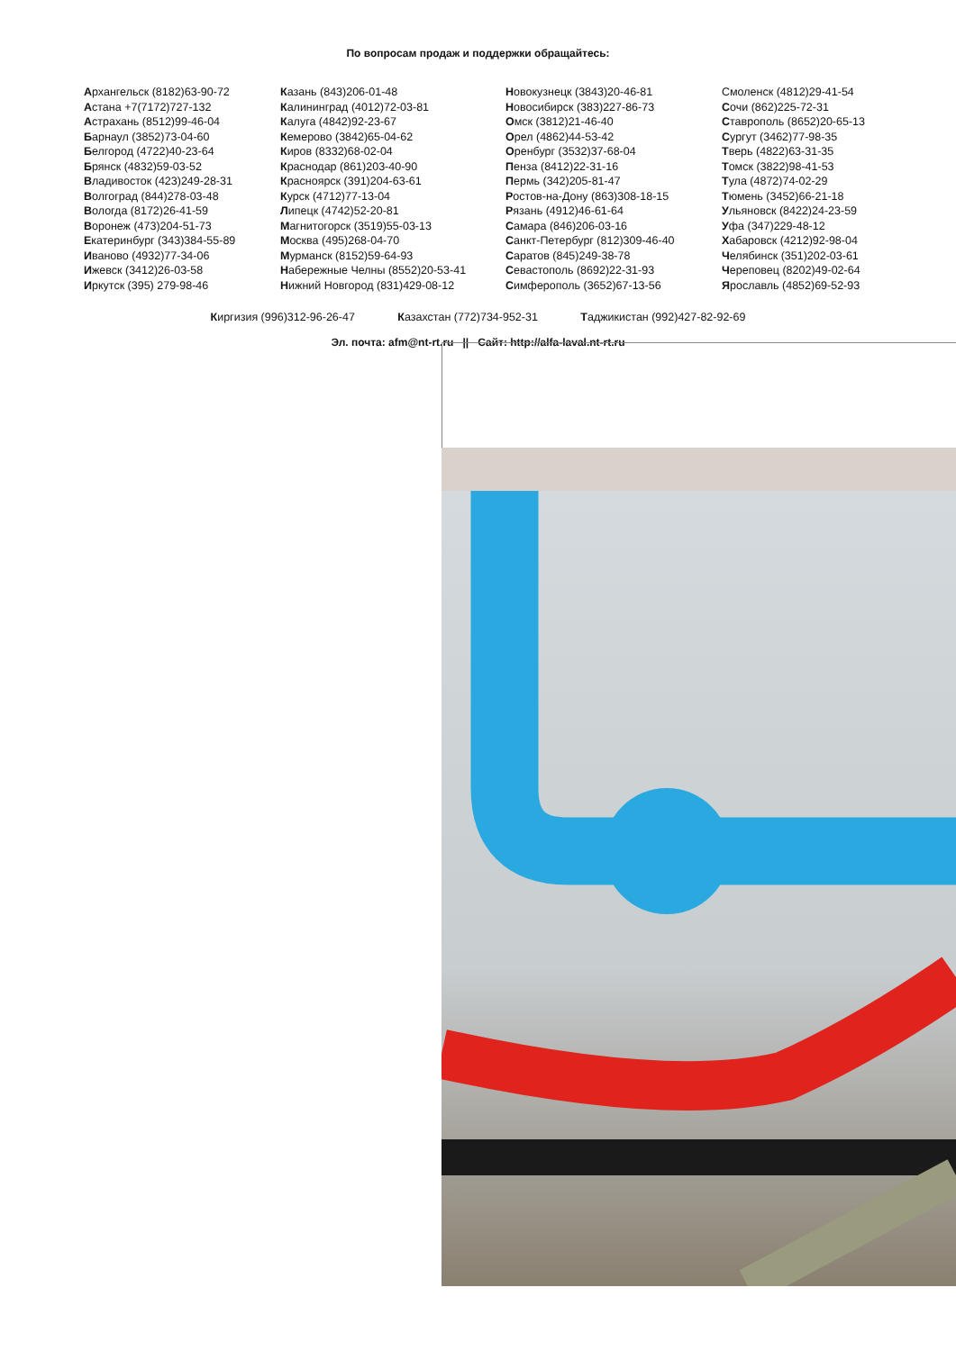По вопросам продаж и поддержки обращайтесь:
Архангельск (8182)63-90-72
Астана +7(7172)727-132
Астрахань (8512)99-46-04
Барнаул (3852)73-04-60
Белгород (4722)40-23-64
Брянск (4832)59-03-52
Владивосток (423)249-28-31
Волгоград (844)278-03-48
Вологда (8172)26-41-59
Воронеж (473)204-51-73
Екатеринбург (343)384-55-89
Иваново (4932)77-34-06
Ижевск (3412)26-03-58
Иркутск (395) 279-98-46
Казань (843)206-01-48
Калининград (4012)72-03-81
Калуга (4842)92-23-67
Кемерово (3842)65-04-62
Киров (8332)68-02-04
Краснодар (861)203-40-90
Красноярск (391)204-63-61
Курск (4712)77-13-04
Липецк (4742)52-20-81
Магнитогорск (3519)55-03-13
Москва (495)268-04-70
Мурманск (8152)59-64-93
Набережные Челны (8552)20-53-41
Нижний Новгород (831)429-08-12
Новокузнецк (3843)20-46-81
Новосибирск (383)227-86-73
Омск (3812)21-46-40
Орел (4862)44-53-42
Оренбург (3532)37-68-04
Пенза (8412)22-31-16
Пермь (342)205-81-47
Ростов-на-Дону (863)308-18-15
Рязань (4912)46-61-64
Самара (846)206-03-16
Санкт-Петербург (812)309-46-40
Саратов (845)249-38-78
Севастополь (8692)22-31-93
Симферополь (3652)67-13-56
Смоленск (4812)29-41-54
Сочи (862)225-72-31
Ставрополь (8652)20-65-13
Сургут (3462)77-98-35
Тверь (4822)63-31-35
Томск (3822)98-41-53
Тула (4872)74-02-29
Тюмень (3452)66-21-18
Ульяновск (8422)24-23-59
Уфа (347)229-48-12
Хабаровск (4212)92-98-04
Челябинск (351)202-03-61
Череповец (8202)49-02-64
Ярославль (4852)69-52-93
Киргизия (996)312-96-26-47 Казахстан (772)734-952-31 Таджикистан (992)427-82-92-69
Эл. почта: afm@nt-rt.ru || Сайт: http://alfa-laval.nt-rt.ru